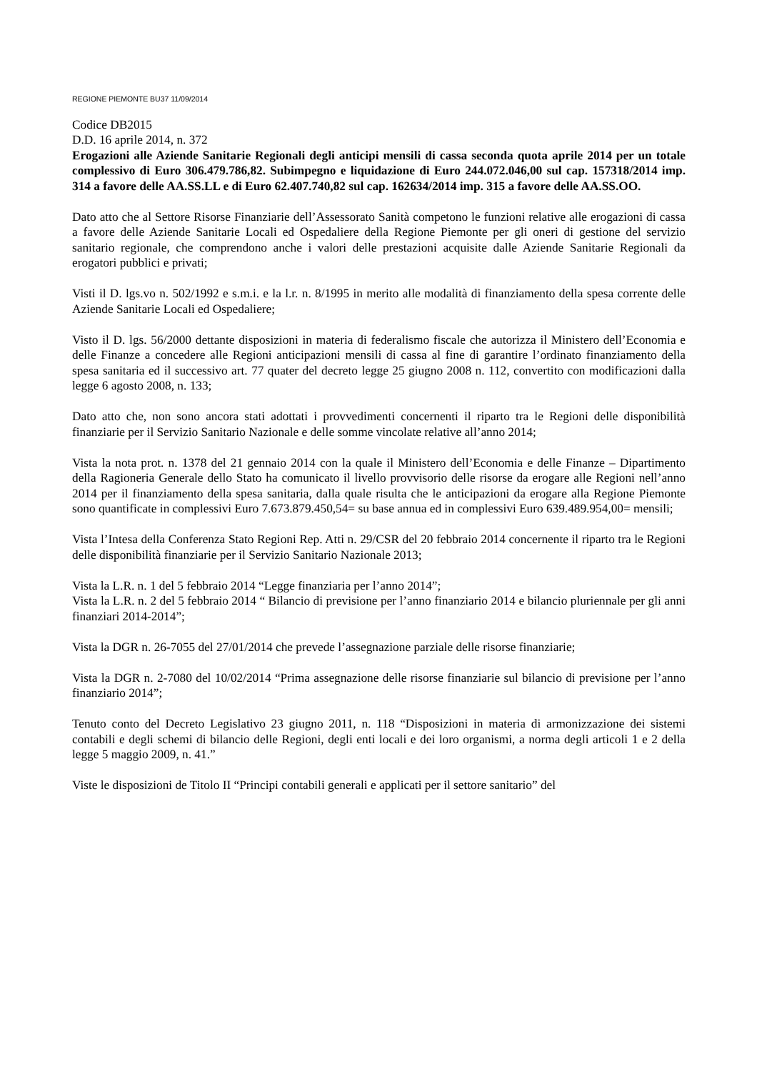REGIONE PIEMONTE BU37 11/09/2014
Codice DB2015
D.D. 16 aprile 2014, n. 372
Erogazioni alle Aziende Sanitarie Regionali degli anticipi mensili di cassa seconda quota aprile 2014 per un totale complessivo di Euro 306.479.786,82. Subimpegno e liquidazione di Euro 244.072.046,00 sul cap. 157318/2014 imp. 314 a favore delle AA.SS.LL e di Euro 62.407.740,82 sul cap. 162634/2014 imp. 315 a favore delle AA.SS.OO.
Dato atto che al Settore Risorse Finanziarie dell’Assessorato Sanità competono le funzioni relative alle erogazioni di cassa a favore delle Aziende Sanitarie Locali ed Ospedaliere della Regione Piemonte per gli oneri di gestione del servizio sanitario regionale, che comprendono anche i valori delle prestazioni acquisite dalle Aziende Sanitarie Regionali da erogatori pubblici e privati;
Visti il D. lgs.vo n. 502/1992 e s.m.i. e la l.r. n. 8/1995 in merito alle modalità di finanziamento della spesa corrente delle Aziende Sanitarie Locali ed Ospedaliere;
Visto il D. lgs. 56/2000 dettante disposizioni in materia di federalismo fiscale che autorizza il Ministero dell’Economia e delle Finanze a concedere alle Regioni anticipazioni mensili di cassa al fine di garantire l’ordinato finanziamento della spesa sanitaria ed il successivo art. 77 quater del decreto legge 25 giugno 2008 n. 112, convertito con modificazioni dalla legge 6 agosto 2008, n. 133;
Dato atto che, non sono ancora stati adottati i provvedimenti concernenti il riparto tra le Regioni delle disponibilità finanziarie per il Servizio Sanitario Nazionale e delle somme vincolate relative all’anno 2014;
Vista la nota prot. n. 1378 del 21 gennaio 2014 con la quale il Ministero dell’Economia e delle Finanze – Dipartimento della Ragioneria Generale dello Stato ha comunicato il livello provvisorio delle risorse da erogare alle Regioni nell’anno 2014 per il finanziamento della spesa sanitaria, dalla quale risulta che le anticipazioni da erogare alla Regione Piemonte sono quantificate in complessivi Euro 7.673.879.450,54= su base annua ed in complessivi Euro 639.489.954,00= mensili;
Vista l’Intesa della Conferenza Stato Regioni Rep. Atti n. 29/CSR del 20 febbraio 2014 concernente il riparto tra le Regioni delle disponibilità finanziarie per il Servizio Sanitario Nazionale 2013;
Vista la L.R. n. 1 del 5 febbraio 2014 “Legge finanziaria per l’anno 2014”;
Vista la L.R. n. 2 del 5 febbraio 2014 “ Bilancio di previsione per l’anno finanziario 2014 e bilancio pluriennale per gli anni finanziari 2014-2014”;
Vista la DGR n. 26-7055 del 27/01/2014 che prevede l’assegnazione parziale delle risorse finanziarie;
Vista la DGR n. 2-7080 del 10/02/2014 “Prima assegnazione delle risorse finanziarie sul bilancio di previsione per l’anno finanziario 2014”;
Tenuto conto del Decreto Legislativo 23 giugno 2011, n. 118 “Disposizioni in materia di armonizzazione dei sistemi contabili e degli schemi di bilancio delle Regioni, degli enti locali e dei loro organismi, a norma degli articoli 1 e 2 della legge 5 maggio 2009, n. 41.”
Viste le disposizioni de Titolo II “Principi contabili generali e applicati per il settore sanitario” del